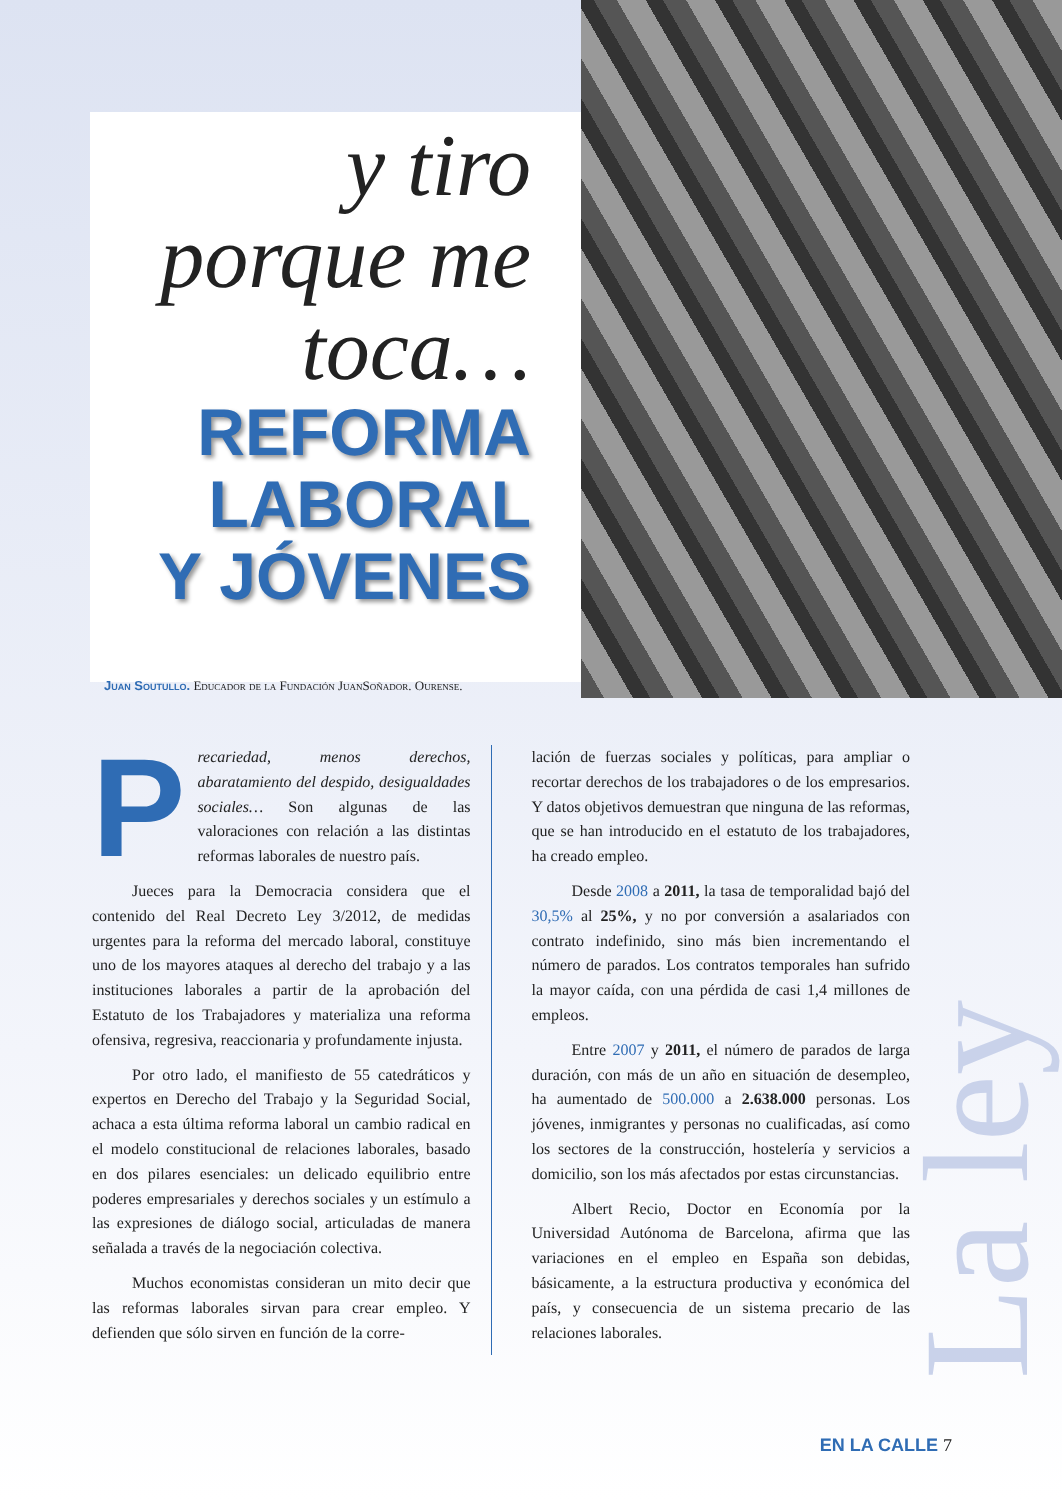y tiro
porque me
toca…
REFORMA
LABORAL
Y JÓVENES
Juan Soutullo. Educador de la Fundación JuanSoñador. Ourense.
Precariedad, menos derechos, abaratamiento del despido, desigualdades sociales… Son algunas de las valoraciones con relación a las distintas reformas laborales de nuestro país.
Jueces para la Democracia considera que el contenido del Real Decreto Ley 3/2012, de medidas urgentes para la reforma del mercado laboral, constituye uno de los mayores ataques al derecho del trabajo y a las instituciones laborales a partir de la aprobación del Estatuto de los Trabajadores y materializa una reforma ofensiva, regresiva, reaccionaria y profundamente injusta.
Por otro lado, el manifiesto de 55 catedráticos y expertos en Derecho del Trabajo y la Seguridad Social, achaca a esta última reforma laboral un cambio radical en el modelo constitucional de relaciones laborales, basado en dos pilares esenciales: un delicado equilibrio entre poderes empresariales y derechos sociales y un estímulo a las expresiones de diálogo social, articuladas de manera señalada a través de la negociación colectiva.
Muchos economistas consideran un mito decir que las reformas laborales sirvan para crear empleo. Y defienden que sólo sirven en función de la corre-
lación de fuerzas sociales y políticas, para ampliar o recortar derechos de los trabajadores o de los empresarios. Y datos objetivos demuestran que ninguna de las reformas, que se han introducido en el estatuto de los trabajadores, ha creado empleo.
Desde 2008 a 2011, la tasa de temporalidad bajó del 30,5% al 25%, y no por conversión a asalariados con contrato indefinido, sino más bien incrementando el número de parados. Los contratos temporales han sufrido la mayor caída, con una pérdida de casi 1,4 millones de empleos.
Entre 2007 y 2011, el número de parados de larga duración, con más de un año en situación de desempleo, ha aumentado de 500.000 a 2.638.000 personas. Los jóvenes, inmigrantes y personas no cualificadas, así como los sectores de la construcción, hostelería y servicios a domicilio, son los más afectados por estas circunstancias.
Albert Recio, Doctor en Economía por la Universidad Autónoma de Barcelona, afirma que las variaciones en el empleo en España son debidas, básicamente, a la estructura productiva y económica del país, y consecuencia de un sistema precario de las relaciones laborales.
La ley
EN LA CALLE 7